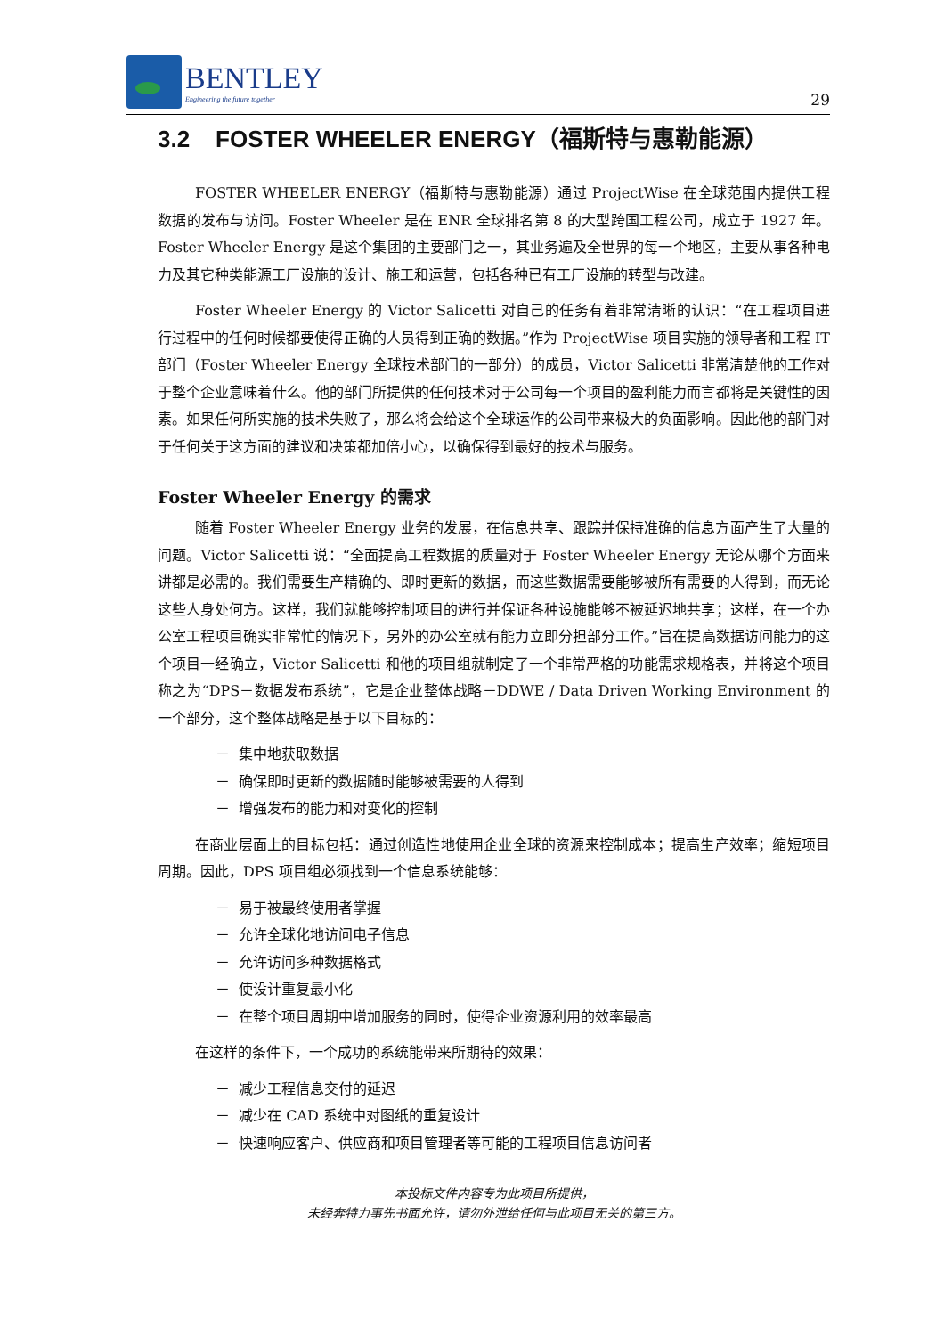BENTLEY
Engineering the future together
29
3.2 FOSTER WHEELER ENERGY（福斯特与惠勒能源）
FOSTER WHEELER ENERGY（福斯特与惠勒能源）通过 ProjectWise 在全球范围内提供工程数据的发布与访问。Foster Wheeler 是在 ENR 全球排名第 8 的大型跨国工程公司，成立于 1927 年。Foster Wheeler Energy 是这个集团的主要部门之一，其业务遍及全世界的每一个地区，主要从事各种电力及其它种类能源工厂设施的设计、施工和运营，包括各种已有工厂设施的转型与改建。
Foster Wheeler Energy 的 Victor Salicetti 对自己的任务有着非常清晰的认识：“在工程项目进行过程中的任何时候都要使得正确的人员得到正确的数据。”作为 ProjectWise 项目实施的领导者和工程 IT 部门（Foster Wheeler Energy 全球技术部门的一部分）的成员，Victor Salicetti 非常清楚他的工作对于整个企业意味着什么。他的部门所提供的任何技术对于公司每一个项目的盈利能力而言都将是关键性的因素。如果任何所实施的技术失败了，那么将会给这个全球运作的公司带来极大的负面影响。因此他的部门对于任何关于这方面的建议和决策都加倍小心，以确保得到最好的技术与服务。
Foster Wheeler Energy 的需求
随着 Foster Wheeler Energy 业务的发展，在信息共享、跟踪并保持准确的信息方面产生了大量的问题。Victor Salicetti 说：“全面提高工程数据的质量对于 Foster Wheeler Energy 无论从哪个方面来讲都是必需的。我们需要生产精确的、即时更新的数据，而这些数据需要能够被所有需要的人得到，而无论这些人身处何方。这样，我们就能够控制项目的进行并保证各种设施能够不被延迟地共享；这样，在一个办公室工程项目确实非常忙的情况下，另外的办公室就有能力立即分担部分工作。”旨在提高数据访问能力的这个项目一经确立，Victor Salicetti 和他的项目组就制定了一个非常严格的功能需求规格表，并将这个项目称之为“DPS－数据发布系统”，它是企业整体战略－DDWE / Data Driven Working Environment 的一个部分，这个整体战略是基于以下目标的：
－ 集中地获取数据
－ 确保即时更新的数据随时能够被需要的人得到
－ 增强发布的能力和对变化的控制
在商业层面上的目标包括：通过创造性地使用企业全球的资源来控制成本；提高生产效率；缩短项目周期。因此，DPS 项目组必须找到一个信息系统能够：
－ 易于被最终使用者掌握
－ 允许全球化地访问电子信息
－ 允许访问多种数据格式
－ 使设计重复最小化
－ 在整个项目周期中增加服务的同时，使得企业资源利用的效率最高
在这样的条件下，一个成功的系统能带来所期待的效果：
－ 减少工程信息交付的延迟
－ 减少在 CAD 系统中对图纸的重复设计
－ 快速响应客户、供应商和项目管理者等可能的工程项目信息访问者
本投标文件内容专为此项目所提供，
未经奔特力事先书面允许，请勿外泄给任何与此项目无关的第三方。